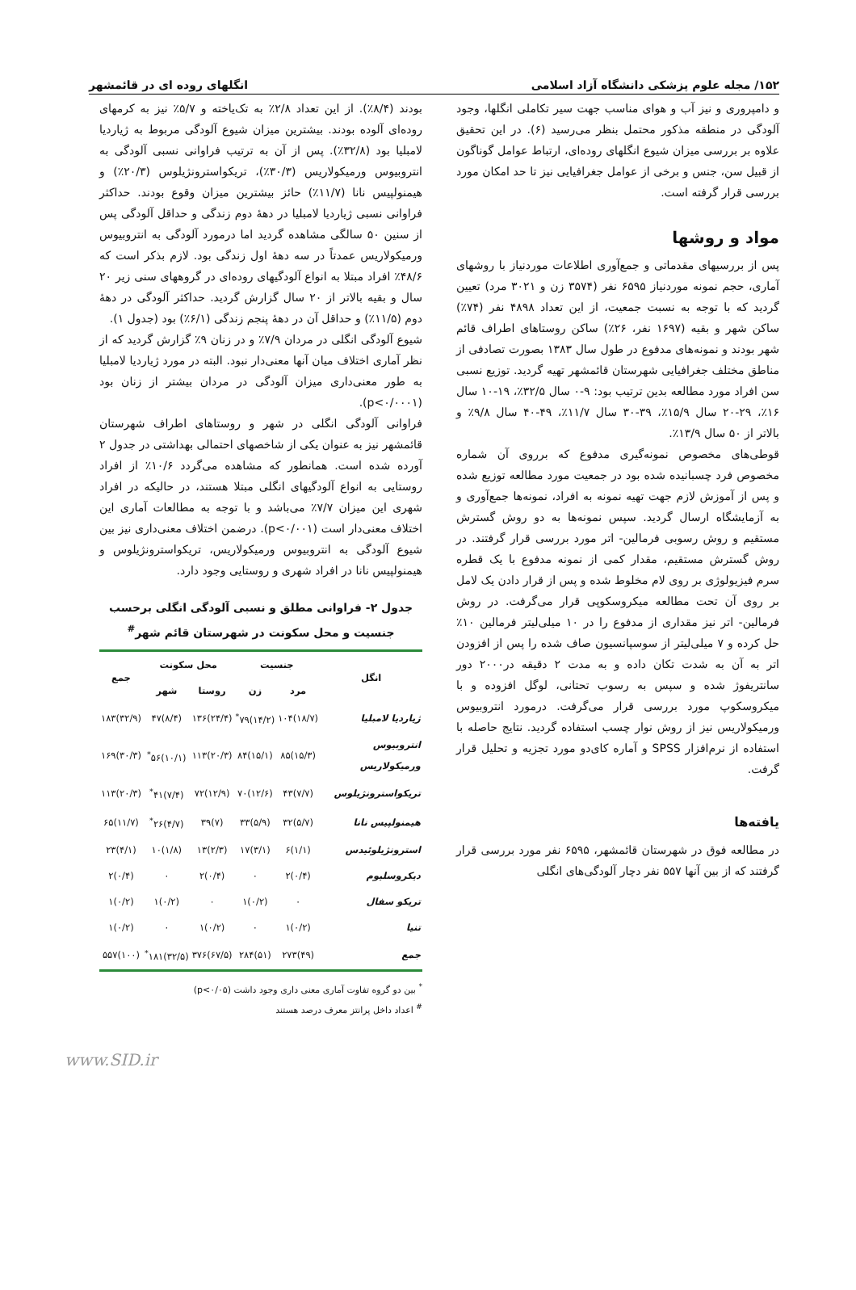۱۵۲/ مجله علوم پزشکی دانشگاه آزاد اسلامی انگلهای روده ای در قائمشهر
و دامپروری و نیز آب و هوای مناسب جهت سیر تکاملی انگلها، وجود آلودگی در منطقه مذکور محتمل بنظر می‌رسید (۶). در این تحقیق علاوه بر بررسی میزان شیوع انگلهای روده‌ای، ارتباط عوامل گوناگون از قبیل سن، جنس و برخی از عوامل جغرافیایی نیز تا حد امکان مورد بررسی قرار گرفته است.
مواد و روشها
پس از بررسیهای مقدماتی و جمع‌آوری اطلاعات موردنیاز با روشهای آماری، حجم نمونه موردنیاز ۶۵۹۵ نفر (۳۵۷۴ زن و ۳۰۲۱ مرد) تعیین گردید که با توجه به نسبت جمعیت، از این تعداد ۴۸۹۸ نفر (۷۴٪) ساکن شهر و بقیه (۱۶۹۷ نفر، ۲۶٪) ساکن روستاهای اطراف قائم شهر بودند و نمونه‌های مدفوع در طول سال ۱۳۸۳ بصورت تصادفی از مناطق مختلف جغرافیایی شهرستان قائمشهر تهیه گردید. توزیع نسبی سن افراد مورد مطالعه بدین ترتیب بود: ۹-۰ سال ۳۲/۵٪، ۱۹-۱۰ سال ۱۶٪، ۲۹-۲۰ سال ۱۵/۹٪، ۳۹-۳۰ سال ۱۱/۷٪، ۴۹-۴۰ سال ۹/۸٪ و بالاتر از ۵۰ سال ۱۳/۹٪.
قوطی‌های مخصوص نمونه‌گیری مدفوع که برروی آن شماره مخصوص فرد چسبانیده شده بود در جمعیت مورد مطالعه توزیع شده و پس از آموزش لازم جهت تهیه نمونه به افراد، نمونه‌ها جمع‌آوری و به آزمایشگاه ارسال گردید. سپس نمونه‌ها به دو روش گسترش مستقیم و روش رسوبی فرمالین- اتر مورد بررسی قرار گرفتند. در روش گسترش مستقیم، مقدار کمی از نمونه مدفوع با یک قطره سرم فیزیولوژی بر روی لام مخلوط شده و پس از قرار دادن یک لامل بر روی آن تحت مطالعه میکروسکوپی قرار می‌گرفت. در روش فرمالین- اتر نیز مقداری از مدفوع را در ۱۰ میلی‌لیتر فرمالین ۱۰٪ حل کرده و ۷ میلی‌لیتر از سوسپانسیون صاف شده را پس از افزودن اتر به آن به شدت تکان داده و به مدت ۲ دقیقه در۲۰۰۰ دور سانتریفوژ شده و سپس به رسوب تحتانی، لوگل افزوده و با میکروسکوپ مورد بررسی قرار می‌گرفت. درمورد انتروبیوس ورمیکولاریس نیز از روش نوار چسب استفاده گردید. نتایج حاصله با استفاده از نرم‌افزار SPSS و آماره کای‌دو مورد تجزیه و تحلیل قرار گرفت.
یافته‌ها
در مطالعه فوق در شهرستان قائمشهر، ۶۵۹۵ نفر مورد بررسی قرار گرفتند که از بین آنها ۵۵۷ نفر دچار آلودگی‌های انگلی
بودند (۸/۴٪). از این تعداد ۲/۸٪ به تک‌یاخته و ۵/۷٪ نیز به کرمهای روده‌ای آلوده بودند. بیشترین میزان شیوع آلودگی مربوط به ژیاردیا لامبلیا بود (۳۲/۸٪). پس از آن به ترتیب فراوانی نسبی آلودگی به انتروبیوس ورمیکولاریس (۳۰/۳٪)، تریکواسترونژیلوس (۲۰/۳٪) و هیمنولپیس نانا (۱۱/۷٪) حائز بیشترین میزان وقوع بودند. حداکثر فراوانی نسبی ژیاردیا لامبلیا در دهۀ دوم زندگی و حداقل آلودگی پس از سنین ۵۰ سالگی مشاهده گردید اما درمورد آلودگی به انتروبیوس ورمیکولاریس عمدتاً در سه دهۀ اول زندگی بود. لازم بذکر است که ۴۸/۶٪ افراد مبتلا به انواع آلودگیهای روده‌ای در گروههای سنی زیر ۲۰ سال و بقیه بالاتر از ۲۰ سال گزارش گردید. حداکثر آلودگی در دهۀ دوم (۱۱/۵٪) و حداقل آن در دهۀ پنجم زندگی (۶/۱٪) بود (جدول ۱).
شیوع آلودگی انگلی در مردان ۷/۹٪ و در زنان ۹٪ گزارش گردید که از نظر آماری اختلاف میان آنها معنی‌دار نبود. البته در مورد ژیاردیا لامبلیا به طور معنی‌داری میزان آلودگی در مردان بیشتر از زنان بود (p<۰/۰۰۰۱).
فراوانی آلودگی انگلی در شهر و روستاهای اطراف شهرستان قائمشهر نیز به عنوان یکی از شاخصهای احتمالی بهداشتی در جدول ۲ آورده شده است. همانطور که مشاهده می‌گردد ۱۰/۶٪ از افراد روستایی به انواع آلودگیهای انگلی مبتلا هستند، در حالیکه در افراد شهری این میزان ۷/۷٪ می‌باشد و با توجه به مطالعات آماری این اختلاف معنی‌دار است (p<۰/۰۰۱). درضمن اختلاف معنی‌داری نیز بین شیوع آلودگی به انتروبیوس ورمیکولاریس، تریکواسترونژیلوس و هیمنولپیس نانا در افراد شهری و روستایی وجود دارد.
جدول ۲- فراوانی مطلق و نسبی آلودگی انگلی برحسب جنسیت و محل سکونت در شهرستان قائم شهر<sup>#</sup>
| انگل | جنسیت | | محل سکونت | | جمع |
| --- | --- | --- | --- | --- | --- |
| | مرد | زن | روستا | شهر | |
| ژیاردیا لامبلیا | (۱۸/۷)۱۰۴ | (۱۴/۲)۷۹<sup>*</sup> | (۲۴/۴)۱۳۶ | (۸/۴)۴۷ | (۳۲/۹)۱۸۳ |
| انتروبیوس ورمیکولاریس | (۱۵/۳)۸۵ | (۱۵/۱)۸۴ | (۲۰/۳)۱۱۳ | (۱۰/۱)۵۶<sup>*</sup> | (۳۰/۳)۱۶۹ |
| تریکواسترونژیلوس | (۷/۷)۴۳ | (۱۲/۶)۷۰ | (۱۲/۹)۷۲ | (۷/۴)۴۱<sup>*</sup> | (۲۰/۳)۱۱۳ |
| هیمنولپیس نانا | (۵/۷)۳۲ | (۵/۹)۳۳ | (۷)۳۹ | (۴/۷)۲۶<sup>*</sup> | (۱۱/۷)۶۵ |
| استرونژیلوئیدس | (۱/۱)۶ | (۳/۱)۱۷ | (۲/۳)۱۳ | (۱/۸)۱۰ | (۴/۱)۲۳ |
| دیکروسلیوم | (۰/۴)۲ | ۰ | (۰/۴)۲ | ۰ | (۰/۴)۲ |
| تریکو سفال | ۰ | (۰/۲)۱ | ۰ | (۰/۲)۱ | (۰/۲)۱ |
| تنیا | (۰/۲)۱ | ۰ | (۰/۲)۱ | ۰ | (۰/۲)۱ |
| جمع | (۴۹)۲۷۳ | (۵۱)۲۸۴ | (۶۷/۵)۳۷۶ | (۳۲/۵)۱۸۱<sup>*</sup> | (۱۰۰)۵۵۷ |
<sup>*</sup> بین دو گروه تفاوت آماری معنی داری وجود داشت (p<۰/۰۵)
<sup>#</sup> اعداد داخل پرانتز معرف درصد هستند
www.SID.ir